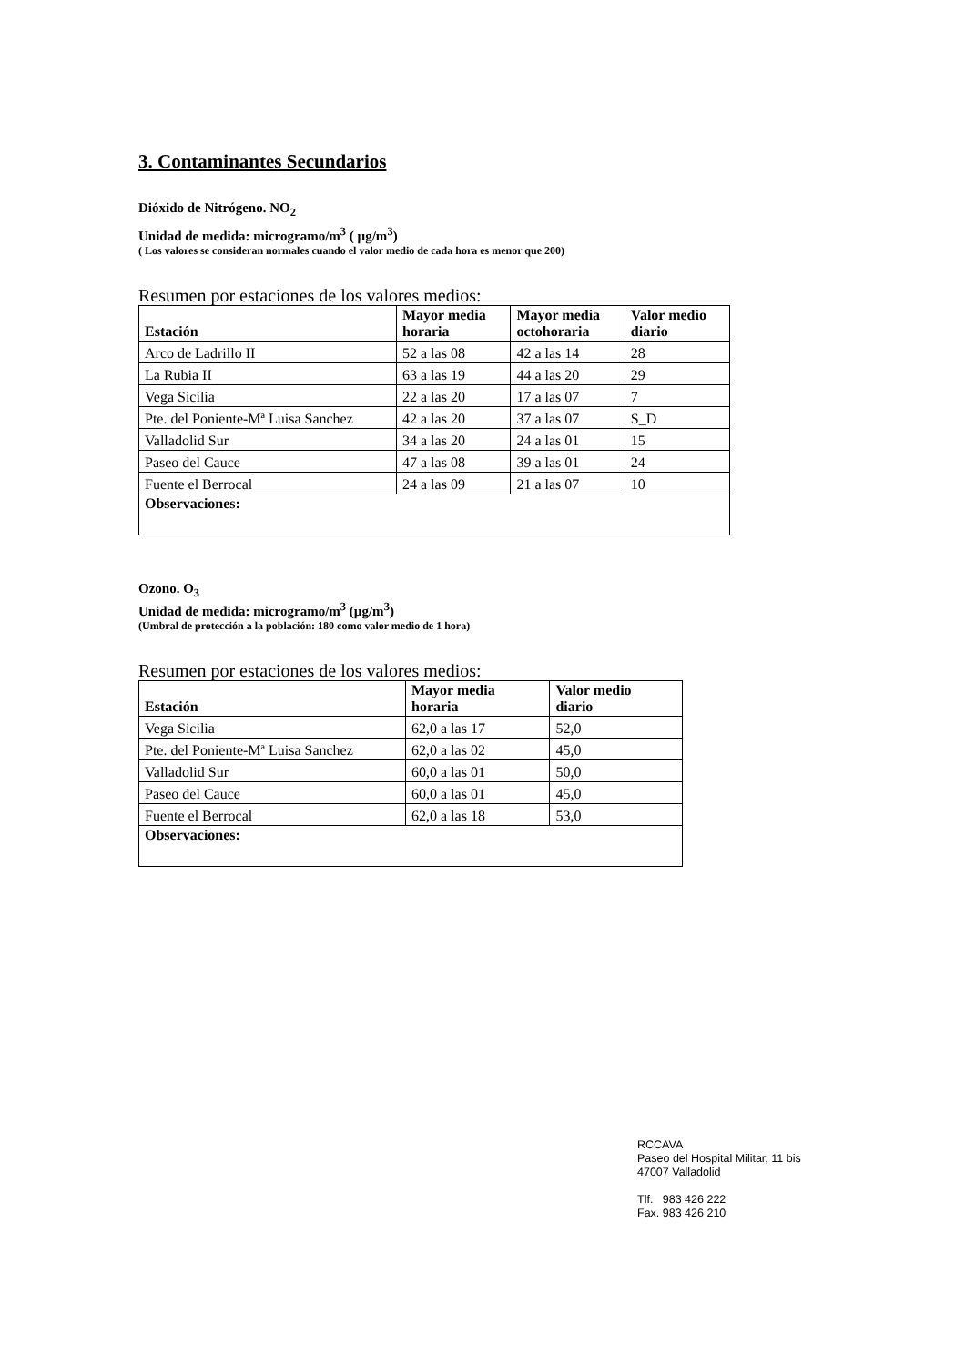3. Contaminantes Secundarios
Dióxido de Nitrógeno. NO<sub>2</sub>
Unidad de medida: microgramo/m<sup>3</sup> ( µg/m<sup>3</sup>)
( Los valores se consideran normales cuando el valor medio de cada hora es menor que 200)
Resumen por estaciones de los valores medios:
| Estación | Mayor media horaria | Mayor media octohoraria | Valor medio diario |
| --- | --- | --- | --- |
| Arco de Ladrillo II | 52 a las 08 | 42 a las 14 | 28 |
| La Rubia II | 63 a las 19 | 44 a las 20 | 29 |
| Vega Sicilia | 22 a las 20 | 17 a las 07 | 7 |
| Pte. del Poniente-Mª Luisa Sanchez | 42 a las 20 | 37 a las 07 | S_D |
| Valladolid Sur | 34 a las 20 | 24 a las 01 | 15 |
| Paseo del Cauce | 47 a las 08 | 39 a las 01 | 24 |
| Fuente el Berrocal | 24 a las 09 | 21 a las 07 | 10 |
| Observaciones: | | | |
Ozono. O<sub>3</sub>
Unidad de medida: microgramo/m<sup>3</sup> (µg/m<sup>3</sup>)
(Umbral de protección a la población: 180 como valor medio de 1 hora)
Resumen por estaciones de los valores medios:
| Estación | Mayor media horaria | Valor medio diario |
| --- | --- | --- |
| Vega Sicilia | 62,0 a las 17 | 52,0 |
| Pte. del Poniente-Mª Luisa Sanchez | 62,0 a las 02 | 45,0 |
| Valladolid Sur | 60,0 a las 01 | 50,0 |
| Paseo del Cauce | 60,0 a las 01 | 45,0 |
| Fuente el Berrocal | 62,0 a las 18 | 53,0 |
| Observaciones: | | |
RCCAVA
Paseo del Hospital Militar, 11 bis
47007 Valladolid
Tlf. 983 426 222
Fax. 983 426 210